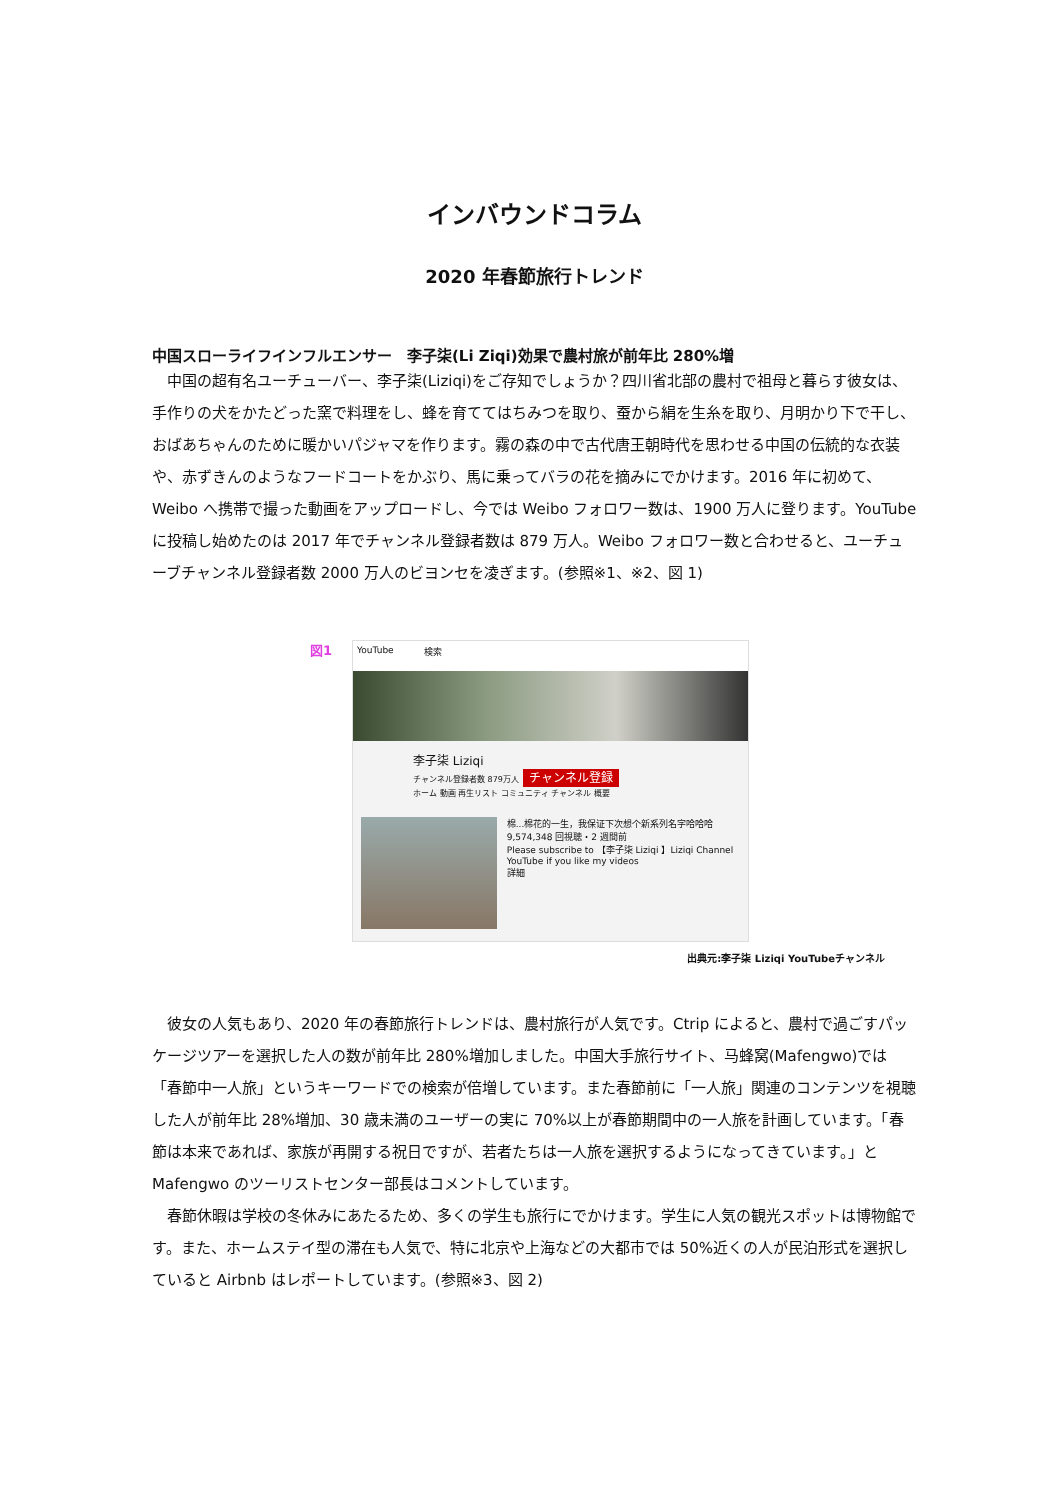インバウンドコラム
2020 年春節旅行トレンド
中国スローライフインフルエンサー　李子柒(Li Ziqi)効果で農村旅が前年比 280%増
中国の超有名ユーチューバー、李子柒(Liziqi)をご存知でしょうか？四川省北部の農村で祖母と暮らす彼女は、手作りの犬をかたどった窯で料理をし、蜂を育ててはちみつを取り、蚕から絹を生糸を取り、月明かり下で干し、おばあちゃんのために暖かいパジャマを作ります。霧の森の中で古代唐王朝時代を思わせる中国の伝統的な衣装や、赤ずきんのようなフードコートをかぶり、馬に乗ってバラの花を摘みにでかけます。2016 年に初めて、Weibo へ携帯で撮った動画をアップロードし、今では Weibo フォロワー数は、1900 万人に登ります。YouTube に投稿し始めたのは 2017 年でチャンネル登録者数は 879 万人。Weibo フォロワー数と合わせると、ユーチューブチャンネル登録者数 2000 万人のビヨンセを凌ぎます。(参照※1、※2、図 1)
図1
YouTube 検索
李子柒 Liziqi
チャンネル登録者数 879万人 チャンネル登録
ホーム 動画 再生リスト コミュニティ チャンネル 概要
棉...棉花的一生，我保证下次想个新系列名字哈哈哈
9,574,348 回視聴・2 週間前
Please subscribe to 【李子柒 Liziqi 】Liziqi Channel YouTube if you like my videos
詳細
出典元:李子柒 Liziqi YouTubeチャンネル
彼女の人気もあり、2020 年の春節旅行トレンドは、農村旅行が人気です。Ctrip によると、農村で過ごすパッケージツアーを選択した人の数が前年比 280%増加しました。中国大手旅行サイト、马蜂窝(Mafengwo)では「春節中一人旅」というキーワードでの検索が倍増しています。また春節前に「一人旅」関連のコンテンツを視聴した人が前年比 28%増加、30 歳未満のユーザーの実に 70%以上が春節期間中の一人旅を計画しています。「春節は本来であれば、家族が再開する祝日ですが、若者たちは一人旅を選択するようになってきています。」と Mafengwo のツーリストセンター部長はコメントしています。
春節休暇は学校の冬休みにあたるため、多くの学生も旅行にでかけます。学生に人気の観光スポットは博物館です。また、ホームステイ型の滞在も人気で、特に北京や上海などの大都市では 50%近くの人が民泊形式を選択していると Airbnb はレポートしています。(参照※3、図 2)